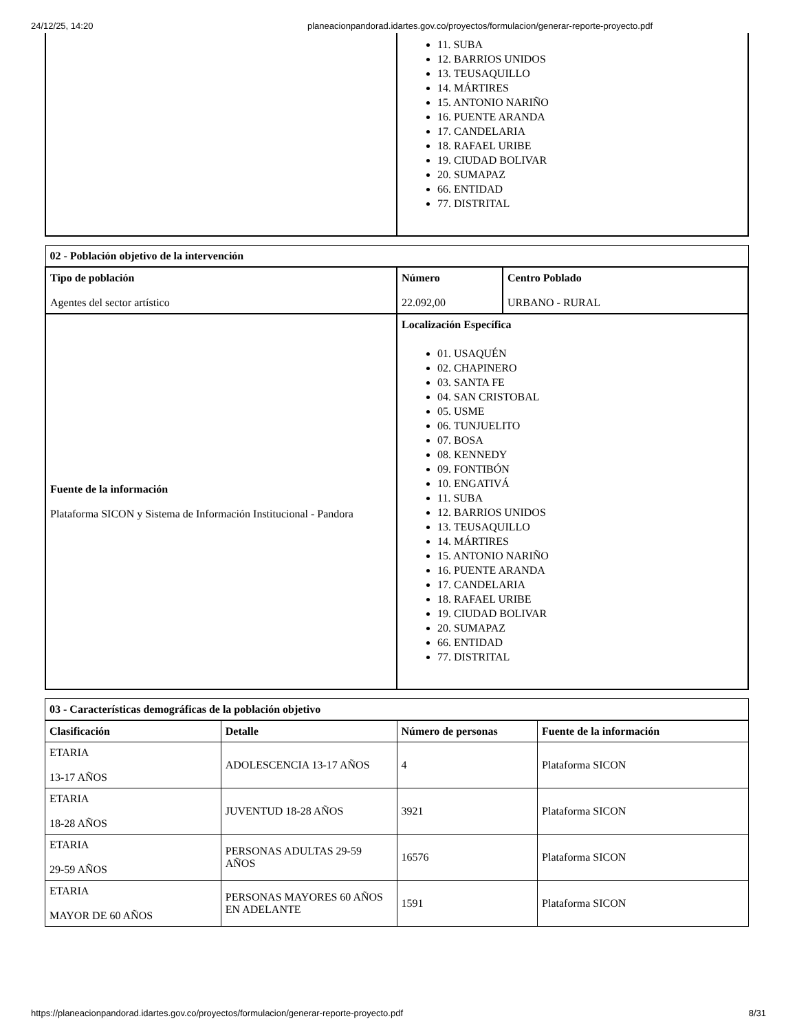24/12/25, 14:20 planeacionpandorad.idartes.gov.co/proyectos/formulacion/generar-reporte-proyecto.pdf
| | 11. SUBA 12. BARRIOS UNIDOS 13. TEUSAQUILLO 14. MÁRTIRES 15. ANTONIO NARIÑO 16. PUENTE ARANDA 17. CANDELARIA 18. RAFAEL URIBE 19. CIUDAD BOLIVAR 20. SUMAPAZ 66. ENTIDAD 77. DISTRITAL |
| 02 - Población objetivo de la intervención | | |
| --- | --- | --- |
| Tipo de población Agentes del sector artístico | Número 22.092,00 | Centro Poblado URBANO - RURAL |
| Fuente de la información Plataforma SICON y Sistema de Información Institucional - Pandora | Localización Específica 01. USAQUÉN 02. CHAPINERO 03. SANTA FE 04. SAN CRISTOBAL 05. USME 06. TUNJUELITO 07. BOSA 08. KENNEDY 09. FONTIBÓN 10. ENGATIVÁ 11. SUBA 12. BARRIOS UNIDOS 13. TEUSAQUILLO 14. MÁRTIRES 15. ANTONIO NARIÑO 16. PUENTE ARANDA 17. CANDELARIA 18. RAFAEL URIBE 19. CIUDAD BOLIVAR 20. SUMAPAZ 66. ENTIDAD 77. DISTRITAL | |
| 03 - Características demográficas de la población objetivo | | | |
| --- | --- | --- | --- |
| Clasificación | Detalle | Número de personas | Fuente de la información |
| ETARIA 13-17 AÑOS | ADOLESCENCIA 13-17 AÑOS | 4 | Plataforma SICON |
| ETARIA 18-28 AÑOS | JUVENTUD 18-28 AÑOS | 3921 | Plataforma SICON |
| ETARIA 29-59 AÑOS | PERSONAS ADULTAS 29-59 AÑOS | 16576 | Plataforma SICON |
| ETARIA MAYOR DE 60 AÑOS | PERSONAS MAYORES 60 AÑOS EN ADELANTE | 1591 | Plataforma SICON |
https://planeacionpandorad.idartes.gov.co/proyectos/formulacion/generar-reporte-proyecto.pdf 8/31